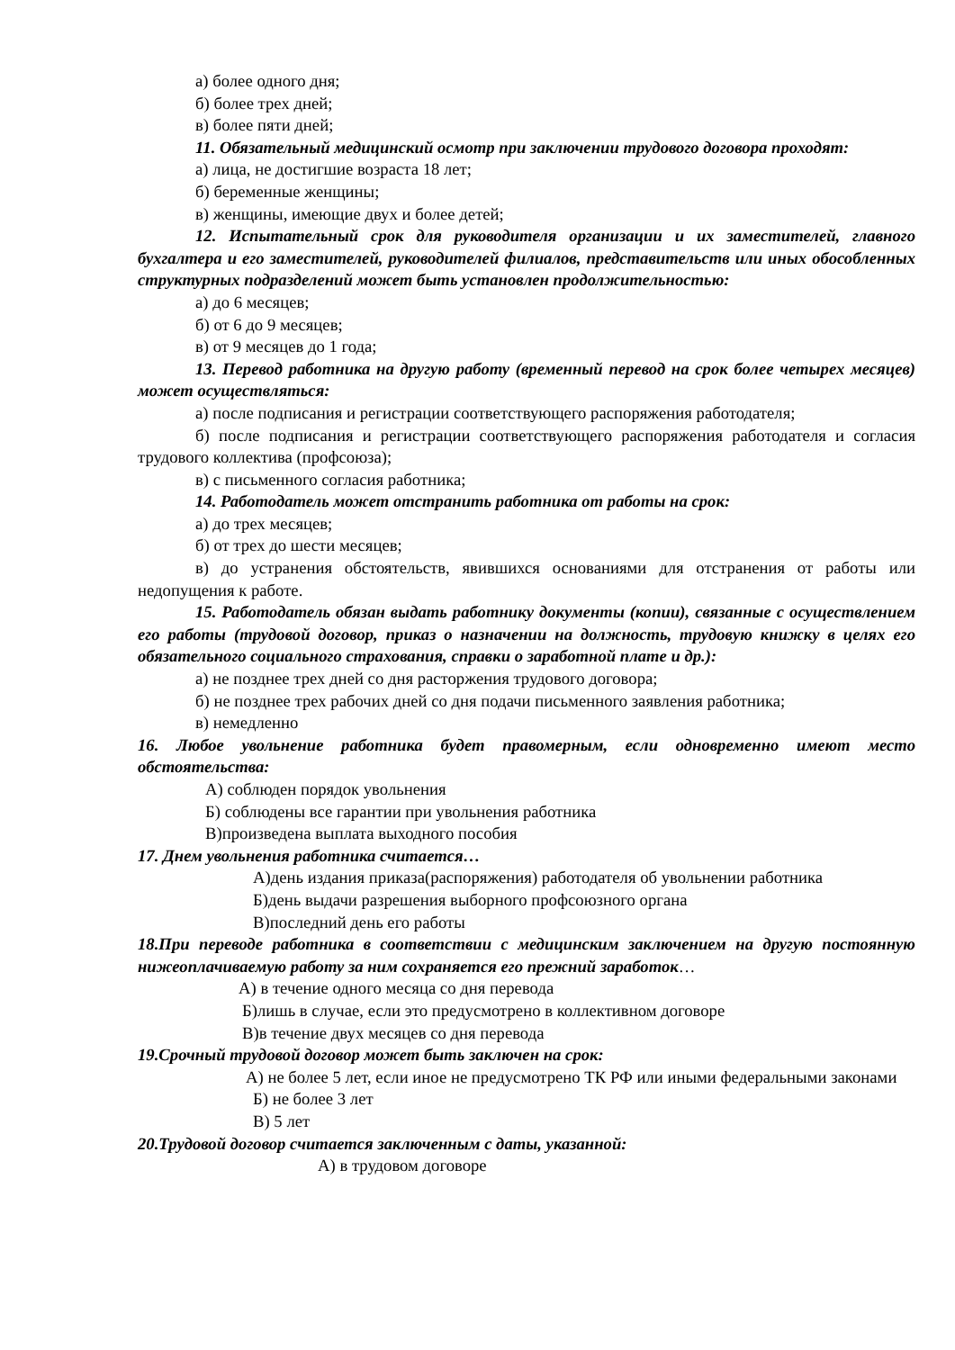а) более одного дня;
б) более трех дней;
в) более пяти дней;
11. Обязательный медицинский осмотр при заключении трудового договора проходят:
а) лица, не достигшие возраста 18 лет;
б) беременные женщины;
в) женщины, имеющие двух и более детей;
12. Испытательный срок для руководителя организации и их заместителей, главного бухгалтера и его заместителей, руководителей филиалов, представительств или иных обособленных структурных подразделений может быть установлен продолжительностью:
а) до 6 месяцев;
б) от 6 до 9 месяцев;
в) от 9 месяцев до 1 года;
13. Перевод работника на другую работу (временный перевод на срок более четырех месяцев) может осуществляться:
а) после подписания и регистрации соответствующего распоряжения работодателя;
б) после подписания и регистрации соответствующего распоряжения работодателя и согласия трудового коллектива (профсоюза);
в) с письменного согласия работника;
14. Работодатель может отстранить работника от работы на срок:
а) до трех месяцев;
б) от трех до шести месяцев;
в) до устранения обстоятельств, явившихся основаниями для отстранения от работы или недопущения к работе.
15. Работодатель обязан выдать работнику документы (копии), связанные с осуществлением его работы (трудовой договор, приказ о назначении на должность, трудовую книжку в целях его обязательного социального страхования, справки о заработной плате и др.):
а) не позднее трех дней со дня расторжения трудового договора;
б) не позднее трех рабочих дней со дня подачи письменного заявления работника;
в) немедленно
16. Любое увольнение работника будет правомерным, если одновременно имеют место обстоятельства:
А) соблюден порядок увольнения
Б) соблюдены все гарантии при увольнения работника
В)произведена выплата выходного пособия
17. Днем увольнения работника считается…
А)день издания приказа(распоряжения) работодателя об увольнении работника
Б)день выдачи разрешения выборного профсоюзного органа
В)последний день его работы
18.При переводе работника в соответствии с медицинским заключением на другую постоянную нижеоплачиваемую работу за ним сохраняется его прежний заработок…
А) в течение одного месяца со дня перевода
Б)лишь в случае, если это предусмотрено в коллективном договоре
В)в течение двух месяцев со дня перевода
19.Срочный трудовой договор может быть заключен на срок:
А) не более 5 лет, если иное не предусмотрено ТК РФ или иными федеральными законами
Б) не более 3 лет
В) 5 лет
20.Трудовой договор считается заключенным с даты, указанной:
А) в трудовом договоре